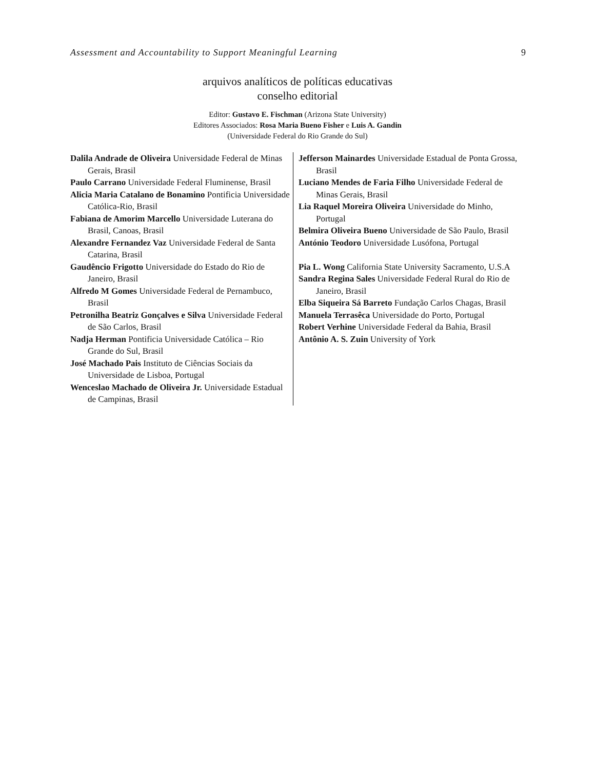Assessment and Accountability to Support Meaningful Learning 9
arquivos analíticos de políticas educativas
conselho editorial
Editor: Gustavo E. Fischman (Arizona State University)
Editores Associados: Rosa Maria Bueno Fisher e Luis A. Gandin
(Universidade Federal do Rio Grande do Sul)
| Dalila Andrade de Oliveira Universidade Federal de Minas Gerais, Brasil Paulo Carrano Universidade Federal Fluminense, Brasil Alicia Maria Catalano de Bonamino Pontificia Universidade Católica-Rio, Brasil Fabiana de Amorim Marcello Universidade Luterana do Brasil, Canoas, Brasil Alexandre Fernandez Vaz Universidade Federal de Santa Catarina, Brasil Gaudêncio Frigotto Universidade do Estado do Rio de Janeiro, Brasil Alfredo M Gomes Universidade Federal de Pernambuco, Brasil Petronilha Beatriz Gonçalves e Silva Universidade Federal de São Carlos, Brasil Nadja Herman Pontificia Universidade Católica – Rio Grande do Sul, Brasil José Machado Pais Instituto de Ciências Sociais da Universidade de Lisboa, Portugal Wenceslao Machado de Oliveira Jr. Universidade Estadual de Campinas, Brasil | Jefferson Mainardes Universidade Estadual de Ponta Grossa, Brasil Luciano Mendes de Faria Filho Universidade Federal de Minas Gerais, Brasil Lia Raquel Moreira Oliveira Universidade do Minho, Portugal Belmira Oliveira Bueno Universidade de São Paulo, Brasil António Teodoro Universidade Lusófona, Portugal Pia L. Wong California State University Sacramento, U.S.A Sandra Regina Sales Universidade Federal Rural do Rio de Janeiro, Brasil Elba Siqueira Sá Barreto Fundação Carlos Chagas, Brasil Manuela Terrasêca Universidade do Porto, Portugal Robert Verhine Universidade Federal da Bahia, Brasil Antônio A. S. Zuin University of York |